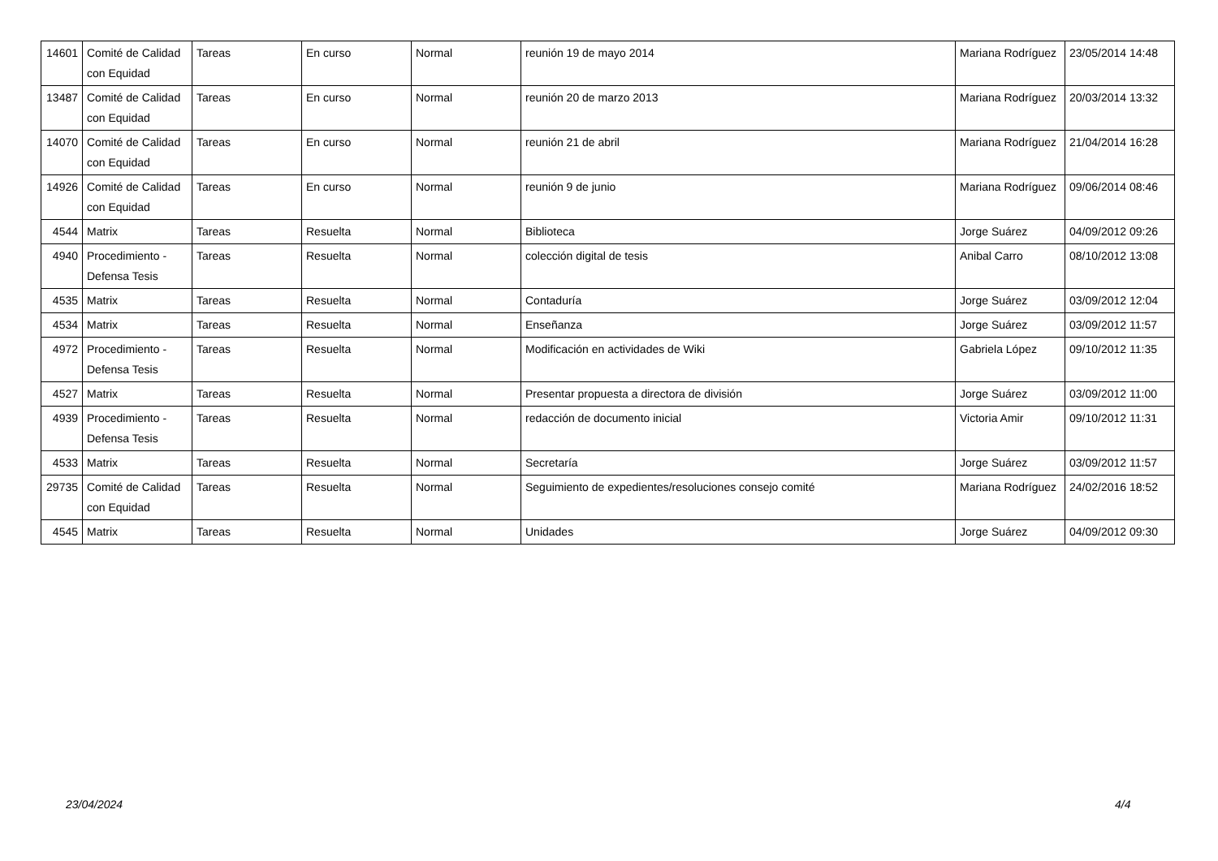| 14601 | Comité de Calidad con Equidad | Tareas | En curso | Normal | reunión 19 de mayo 2014 | Mariana Rodríguez | 23/05/2014 14:48 |
| 13487 | Comité de Calidad con Equidad | Tareas | En curso | Normal | reunión 20 de marzo 2013 | Mariana Rodríguez | 20/03/2014 13:32 |
| 14070 | Comité de Calidad con Equidad | Tareas | En curso | Normal | reunión 21 de abril | Mariana Rodríguez | 21/04/2014 16:28 |
| 14926 | Comité de Calidad con Equidad | Tareas | En curso | Normal | reunión 9 de junio | Mariana Rodríguez | 09/06/2014 08:46 |
| 4544 | Matrix | Tareas | Resuelta | Normal | Biblioteca | Jorge Suárez | 04/09/2012 09:26 |
| 4940 | Procedimiento - Defensa Tesis | Tareas | Resuelta | Normal | colección digital de tesis | Anibal Carro | 08/10/2012 13:08 |
| 4535 | Matrix | Tareas | Resuelta | Normal | Contaduría | Jorge Suárez | 03/09/2012 12:04 |
| 4534 | Matrix | Tareas | Resuelta | Normal | Enseñanza | Jorge Suárez | 03/09/2012 11:57 |
| 4972 | Procedimiento - Defensa Tesis | Tareas | Resuelta | Normal | Modificación en actividades de Wiki | Gabriela López | 09/10/2012 11:35 |
| 4527 | Matrix | Tareas | Resuelta | Normal | Presentar propuesta a directora de división | Jorge Suárez | 03/09/2012 11:00 |
| 4939 | Procedimiento - Defensa Tesis | Tareas | Resuelta | Normal | redacción de documento inicial | Victoria Amir | 09/10/2012 11:31 |
| 4533 | Matrix | Tareas | Resuelta | Normal | Secretaría | Jorge Suárez | 03/09/2012 11:57 |
| 29735 | Comité de Calidad con Equidad | Tareas | Resuelta | Normal | Seguimiento de expedientes/resoluciones consejo comité | Mariana Rodríguez | 24/02/2016 18:52 |
| 4545 | Matrix | Tareas | Resuelta | Normal | Unidades | Jorge Suárez | 04/09/2012 09:30 |
23/04/2024 4/4